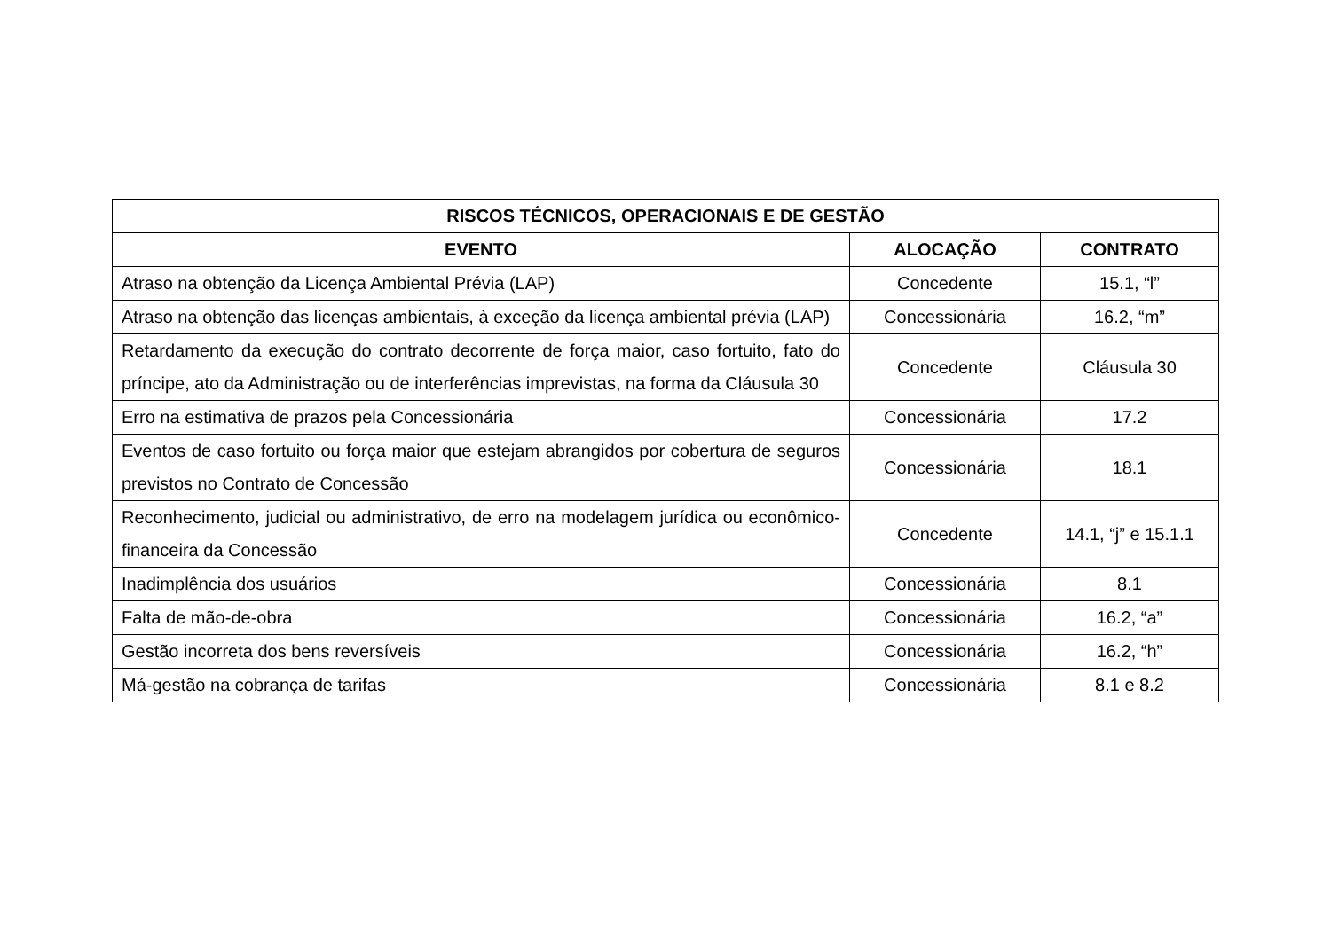| RISCOS TÉCNICOS, OPERACIONAIS E DE GESTÃO | | |
| --- | --- | --- |
| EVENTO | ALOCAÇÃO | CONTRATO |
| Atraso na obtenção da Licença Ambiental Prévia (LAP) | Concedente | 15.1, “l” |
| Atraso na obtenção das licenças ambientais, à exceção da licença ambiental prévia (LAP) | Concessionária | 16.2, “m” |
| Retardamento da execução do contrato decorrente de força maior, caso fortuito, fato do príncipe, ato da Administração ou de interferências imprevistas, na forma da Cláusula 30 | Concedente | Cláusula 30 |
| Erro na estimativa de prazos pela Concessionária | Concessionária | 17.2 |
| Eventos de caso fortuito ou força maior que estejam abrangidos por cobertura de seguros previstos no Contrato de Concessão | Concessionária | 18.1 |
| Reconhecimento, judicial ou administrativo, de erro na modelagem jurídica ou econômico-financeira da Concessão | Concedente | 14.1, “j” e 15.1.1 |
| Inadimplência dos usuários | Concessionária | 8.1 |
| Falta de mão-de-obra | Concessionária | 16.2, “a” |
| Gestão incorreta dos bens reversíveis | Concessionária | 16.2, “h” |
| Má-gestão na cobrança de tarifas | Concessionária | 8.1 e 8.2 |